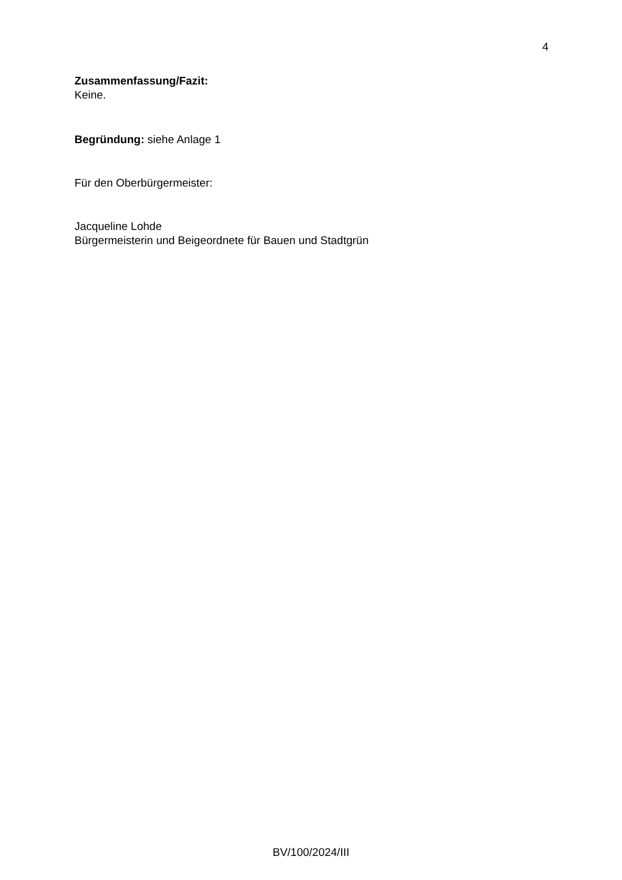4
Zusammenfassung/Fazit:
Keine.
Begründung: siehe Anlage 1
Für den Oberbürgermeister:
Jacqueline Lohde
Bürgermeisterin und Beigeordnete für Bauen und Stadtgrün
BV/100/2024/III